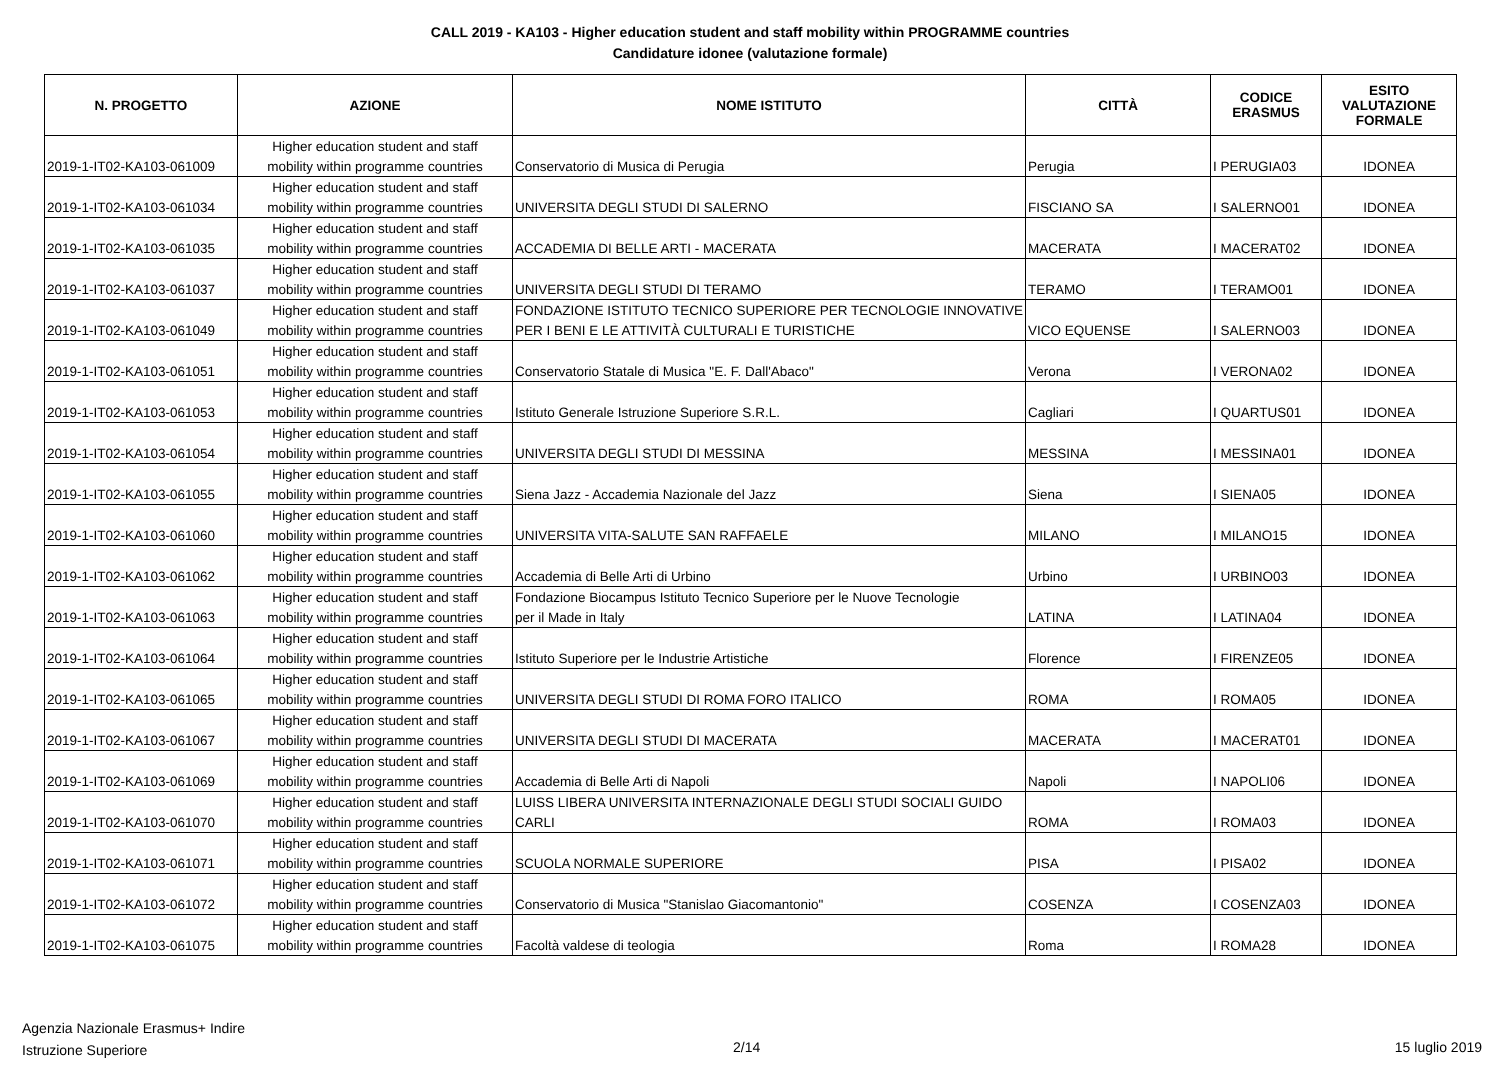CALL 2019 - KA103 - Higher education student and staff mobility within PROGRAMME countries
Candidature idonee (valutazione formale)
| N. PROGETTO | AZIONE | NOME ISTITUTO | CITTÀ | CODICE ERASMUS | ESITO VALUTAZIONE FORMALE |
| --- | --- | --- | --- | --- | --- |
| | Higher education student and staff | | | | |
| 2019-1-IT02-KA103-061009 | mobility within programme countries | Conservatorio di Musica di Perugia | Perugia | I PERUGIA03 | IDONEA |
| | Higher education student and staff | | | | |
| 2019-1-IT02-KA103-061034 | mobility within programme countries | UNIVERSITA DEGLI STUDI DI SALERNO | FISCIANO SA | I SALERNO01 | IDONEA |
| | Higher education student and staff | | | | |
| 2019-1-IT02-KA103-061035 | mobility within programme countries | ACCADEMIA DI BELLE ARTI - MACERATA | MACERATA | I MACERAT02 | IDONEA |
| | Higher education student and staff | | | | |
| 2019-1-IT02-KA103-061037 | mobility within programme countries | UNIVERSITA DEGLI STUDI DI TERAMO | TERAMO | I TERAMO01 | IDONEA |
| | Higher education student and staff | FONDAZIONE ISTITUTO TECNICO SUPERIORE PER TECNOLOGIE INNOVATIVE | | | |
| 2019-1-IT02-KA103-061049 | mobility within programme countries | PER I BENI E LE ATTIVITÀ CULTURALI E TURISTICHE | VICO EQUENSE | I SALERNO03 | IDONEA |
| | Higher education student and staff | | | | |
| 2019-1-IT02-KA103-061051 | mobility within programme countries | Conservatorio Statale di Musica "E. F. Dall'Abaco" | Verona | I VERONA02 | IDONEA |
| | Higher education student and staff | | | | |
| 2019-1-IT02-KA103-061053 | mobility within programme countries | Istituto Generale Istruzione Superiore S.R.L. | Cagliari | I QUARTUS01 | IDONEA |
| | Higher education student and staff | | | | |
| 2019-1-IT02-KA103-061054 | mobility within programme countries | UNIVERSITA DEGLI STUDI DI MESSINA | MESSINA | I MESSINA01 | IDONEA |
| | Higher education student and staff | | | | |
| 2019-1-IT02-KA103-061055 | mobility within programme countries | Siena Jazz - Accademia Nazionale del Jazz | Siena | I SIENA05 | IDONEA |
| | Higher education student and staff | | | | |
| 2019-1-IT02-KA103-061060 | mobility within programme countries | UNIVERSITA VITA-SALUTE SAN RAFFAELE | MILANO | I MILANO15 | IDONEA |
| | Higher education student and staff | | | | |
| 2019-1-IT02-KA103-061062 | mobility within programme countries | Accademia di Belle Arti di Urbino | Urbino | I URBINO03 | IDONEA |
| | Higher education student and staff | Fondazione Biocampus Istituto Tecnico Superiore per le Nuove Tecnologie | | | |
| 2019-1-IT02-KA103-061063 | mobility within programme countries | per il Made in Italy | LATINA | I LATINA04 | IDONEA |
| | Higher education student and staff | | | | |
| 2019-1-IT02-KA103-061064 | mobility within programme countries | Istituto Superiore per le Industrie Artistiche | Florence | I FIRENZE05 | IDONEA |
| | Higher education student and staff | | | | |
| 2019-1-IT02-KA103-061065 | mobility within programme countries | UNIVERSITA DEGLI STUDI DI ROMA FORO ITALICO | ROMA | I ROMA05 | IDONEA |
| | Higher education student and staff | | | | |
| 2019-1-IT02-KA103-061067 | mobility within programme countries | UNIVERSITA DEGLI STUDI DI MACERATA | MACERATA | I MACERAT01 | IDONEA |
| | Higher education student and staff | | | | |
| 2019-1-IT02-KA103-061069 | mobility within programme countries | Accademia di Belle Arti di Napoli | Napoli | I NAPOLI06 | IDONEA |
| | Higher education student and staff | LUISS LIBERA UNIVERSITA INTERNAZIONALE DEGLI STUDI SOCIALI GUIDO | | | |
| 2019-1-IT02-KA103-061070 | mobility within programme countries | CARLI | ROMA | I ROMA03 | IDONEA |
| | Higher education student and staff | | | | |
| 2019-1-IT02-KA103-061071 | mobility within programme countries | SCUOLA NORMALE SUPERIORE | PISA | I PISA02 | IDONEA |
| | Higher education student and staff | | | | |
| 2019-1-IT02-KA103-061072 | mobility within programme countries | Conservatorio di Musica "Stanislao Giacomantonio" | COSENZA | I COSENZA03 | IDONEA |
| | Higher education student and staff | | | | |
| 2019-1-IT02-KA103-061075 | mobility within programme countries | Facoltà valdese di teologia | Roma | I ROMA28 | IDONEA |
Agenzia Nazionale Erasmus+ Indire
Istruzione Superiore
2/14 15 luglio 2019